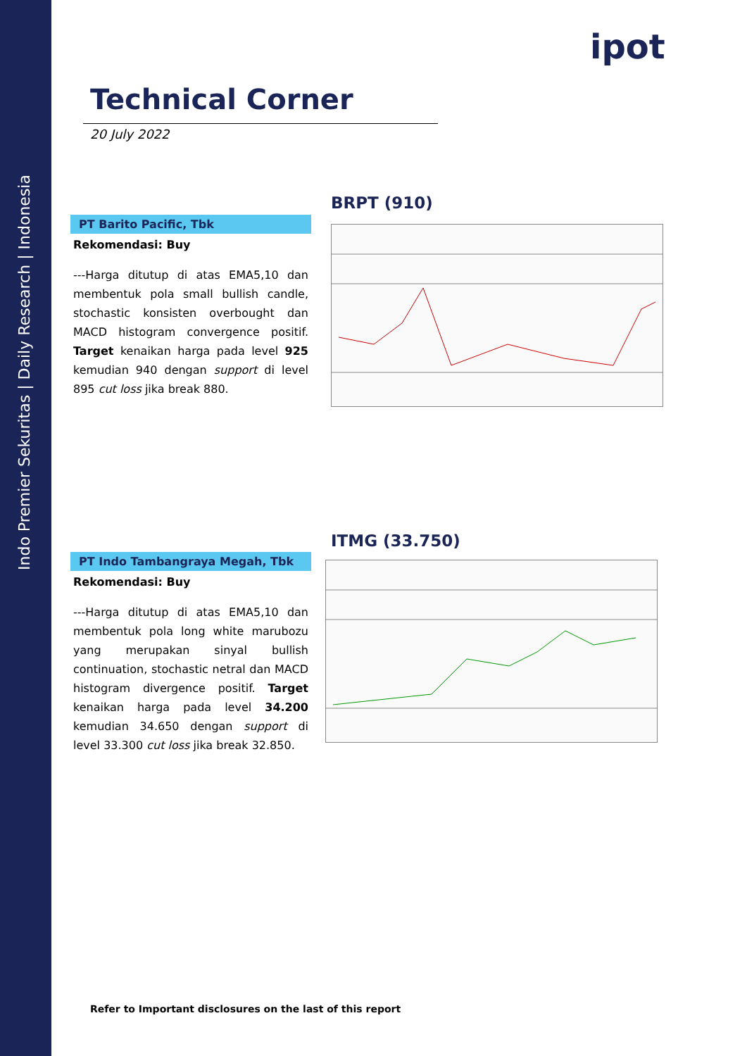Indo Premier Sekuritas | Daily Research | Indonesia
ipot
Technical Corner
20 July 2022
BRPT (910)
PT Barito Pacific, Tbk
Rekomendasi: Buy
---Harga ditutup di atas EMA5,10 dan membentuk pola small bullish candle, stochastic konsisten overbought dan MACD histogram convergence positif. Target kenaikan harga pada level 925 kemudian 940 dengan support di level 895 cut loss jika break 880.
ITMG (33.750)
PT Indo Tambangraya Megah, Tbk
Rekomendasi: Buy
---Harga ditutup di atas EMA5,10 dan membentuk pola long white marubozu yang merupakan sinyal bullish continuation, stochastic netral dan MACD histogram divergence positif. Target kenaikan harga pada level 34.200 kemudian 34.650 dengan support di level 33.300 cut loss jika break 32.850.
Refer to Important disclosures on the last of this report